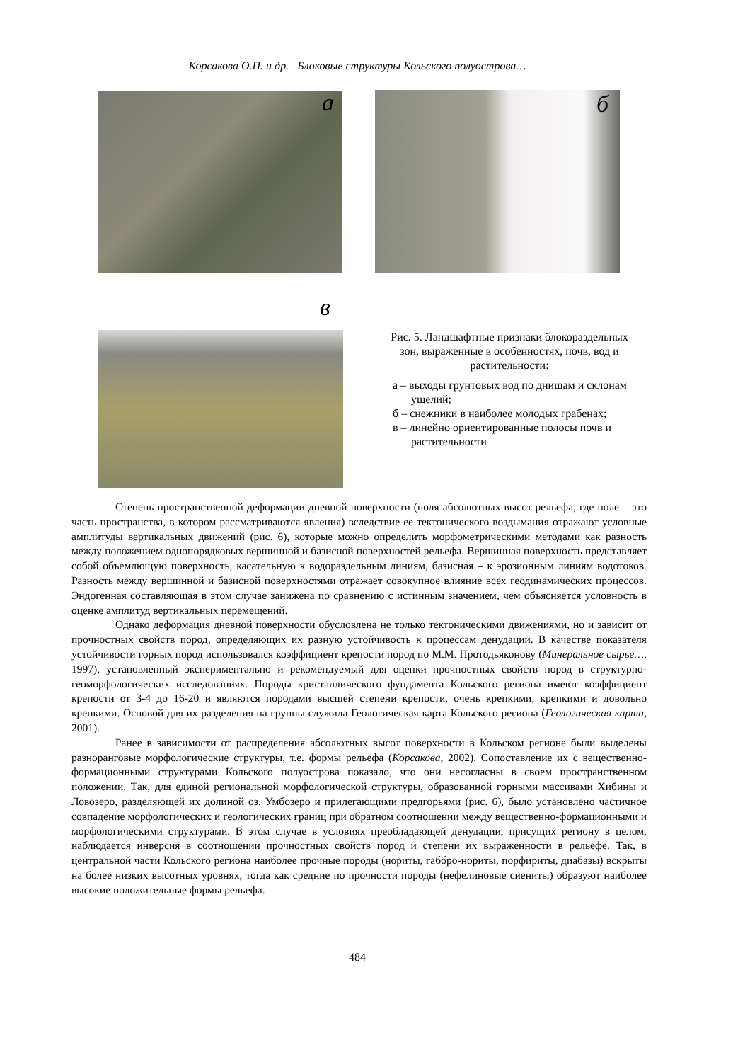Корсакова О.П. и др. Блоковые структуры Кольского полуострова…
а б
в
Рис. 5. Ландшафтные признаки блокораздельных зон, выраженные в особенностях, почв, вод и растительности:
а – выходы грунтовых вод по днищам и склонам ущелий;
б – снежники в наиболее молодых грабенах;
в – линейно ориентированные полосы почв и растительности
Степень пространственной деформации дневной поверхности (поля абсолютных высот рельефа, где поле – это часть пространства, в котором рассматриваются явления) вследствие ее тектонического воздымания отражают условные амплитуды вертикальных движений (рис. 6), которые можно определить морфометрическими методами как разность между положением однопорядковых вершинной и базисной поверхностей рельефа. Вершинная поверхность представляет собой объемлющую поверхность, касательную к водораздельным линиям, базисная – к эрозионным линиям водотоков. Разность между вершинной и базисной поверхностями отражает совокупное влияние всех геодинамических процессов. Эндогенная составляющая в этом случае занижена по сравнению с истинным значением, чем объясняется условность в оценке амплитуд вертикальных перемещений.
Однако деформация дневной поверхности обусловлена не только тектоническими движениями, но и зависит от прочностных свойств пород, определяющих их разную устойчивость к процессам денудации. В качестве показателя устойчивости горных пород использовался коэффициент крепости пород по М.М. Протодьяконову (Минеральное сырье…, 1997), установленный экспериментально и рекомендуемый для оценки прочностных свойств пород в структурно-геоморфологических исследованиях. Породы кристаллического фундамента Кольского региона имеют коэффициент крепости от 3-4 до 16-20 и являются породами высшей степени крепости, очень крепкими, крепкими и довольно крепкими. Основой для их разделения на группы служила Геологическая карта Кольского региона (Геологическая карта, 2001).
Ранее в зависимости от распределения абсолютных высот поверхности в Кольском регионе были выделены разноранговые морфологические структуры, т.е. формы рельефа (Корсакова, 2002). Сопоставление их с вещественно-формационными структурами Кольского полуострова показало, что они несогласны в своем пространственном положении. Так, для единой региональной морфологической структуры, образованной горными массивами Хибины и Ловозеро, разделяющей их долиной оз. Умбозеро и прилегающими предгорьями (рис. 6), было установлено частичное совпадение морфологических и геологических границ при обратном соотношении между вещественно-формационными и морфологическими структурами. В этом случае в условиях преобладающей денудации, присущих региону в целом, наблюдается инверсия в соотношении прочностных свойств пород и степени их выраженности в рельефе. Так, в центральной части Кольского региона наиболее прочные породы (нориты, габбро-нориты, порфириты, диабазы) вскрыты на более низких высотных уровнях, тогда как средние по прочности породы (нефелиновые сиениты) образуют наиболее высокие положительные формы рельефа.
484